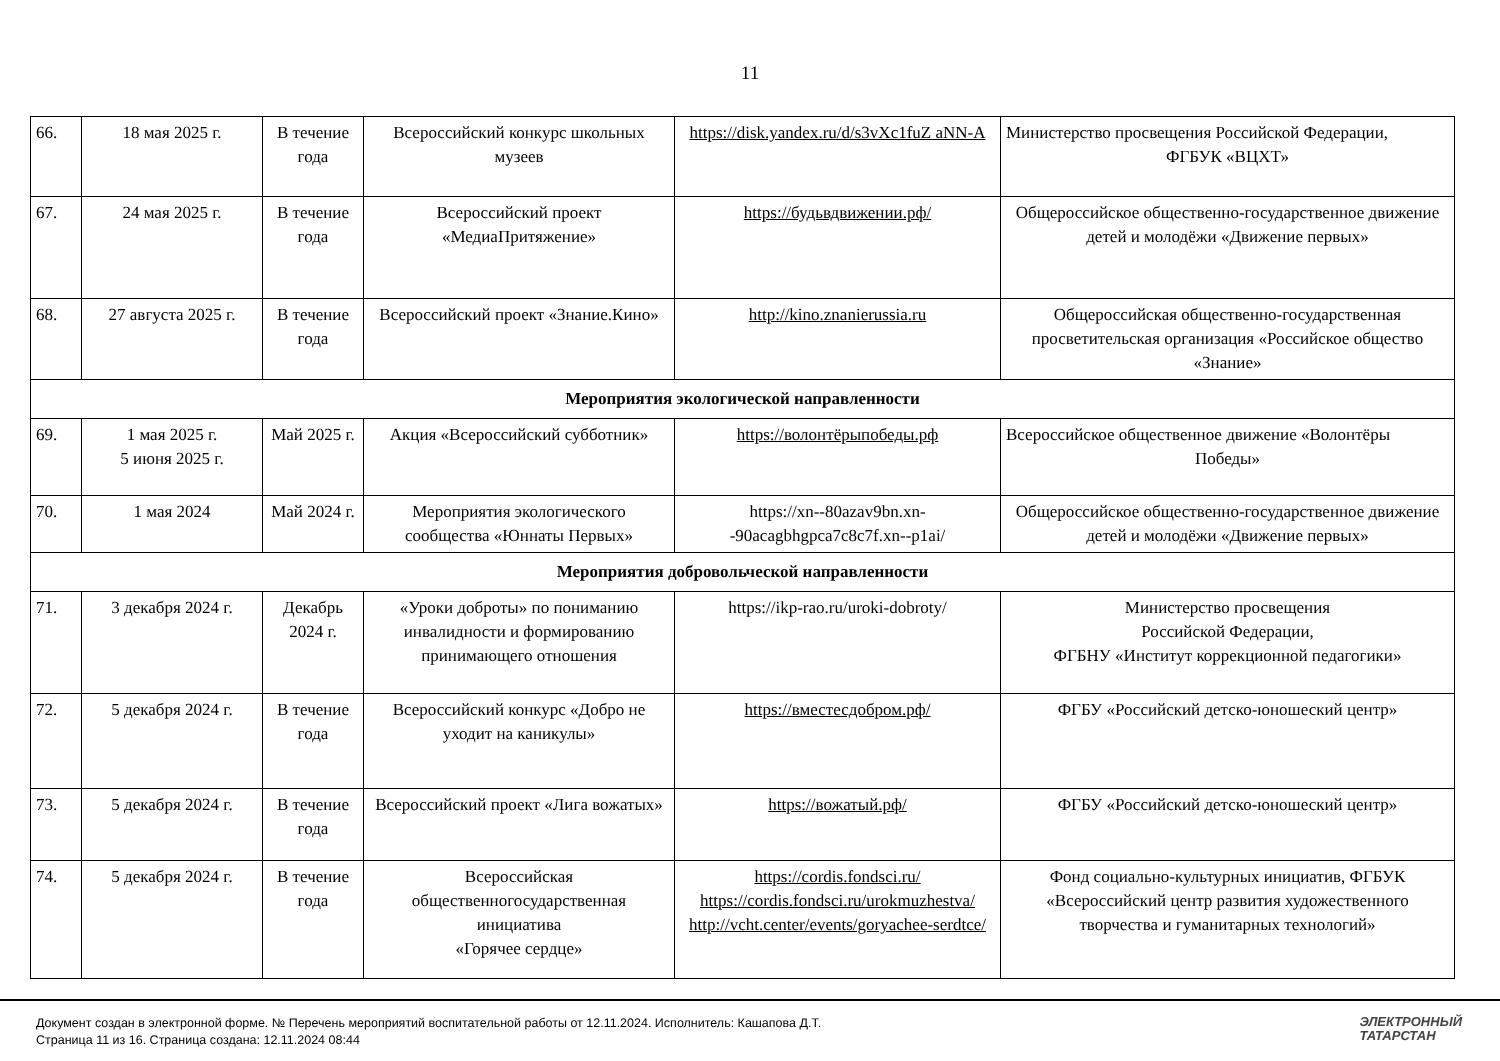11
| 66. | 18 мая 2025 г. | В течение года | Всероссийский конкурс школьных музеев | https://disk.yandex.ru/d/s3vXc1fuZ aNN-A | Министерство просвещения Российской Федерации, ФГБУК «ВЦХТ» |
| 67. | 24 мая 2025 г. | В течение года | Всероссийский проект «МедиаПритяжение» | https://будьвдвижении.рф/ | Общероссийское общественно-государственное движение детей и молодёжи «Движение первых» |
| 68. | 27 августа 2025 г. | В течение года | Всероссийский проект «Знание.Кино» | http://kino.znanierussia.ru | Общероссийская общественно-государственная просветительская организация «Российское общество «Знание» |
| Мероприятия экологической направленности | | | | | |
| 69. | 1 мая 2025 г. 5 июня 2025 г. | Май 2025 г. | Акция «Всероссийский субботник» | https://волонтёрыпобеды.рф | Всероссийское общественное движение «Волонтёры Победы» |
| 70. | 1 мая 2024 | Май 2024 г. | Мероприятия экологического сообщества «Юннаты Первых» | https://xn--80azav9bn.xn--90acagbhgpca7c8c7f.xn--p1ai/ | Общероссийское общественно-государственное движение детей и молодёжи «Движение первых» |
| Мероприятия добровольческой направленности | | | | | |
| 71. | 3 декабря 2024 г. | Декабрь 2024 г. | «Уроки доброты» по пониманию инвалидности и формированию принимающего отношения | https://ikp-rao.ru/uroki-dobroty/ | Министерство просвещения Российской Федерации, ФГБНУ «Институт коррекционной педагогики» |
| 72. | 5 декабря 2024 г. | В течение года | Всероссийский конкурс «Добро не уходит на каникулы» | https://вместесдобром.рф/ | ФГБУ «Российский детско-юношеский центр» |
| 73. | 5 декабря 2024 г. | В течение года | Всероссийский проект «Лига вожатых» | https://вожатый.рф/ | ФГБУ «Российский детско-юношеский центр» |
| 74. | 5 декабря 2024 г. | В течение года | Всероссийская общественногосударственная инициатива «Горячее сердце» | https://cordis.fondsci.ru/ https://cordis.fondsci.ru/urokmuzhestva/ http://vcht.center/events/goryachee-serdtce/ | Фонд социально-культурных инициатив, ФГБУК «Всероссийский центр развития художественного творчества и гуманитарных технологий» |
Документ создан в электронной форме. № Перечень мероприятий воспитательной работы от 12.11.2024. Исполнитель: Кашапова Д.Т.
Страница 11 из 16. Страница создана: 12.11.2024 08:44
ЭЛЕКТРОННЫЙ
ТАТАРСТАН